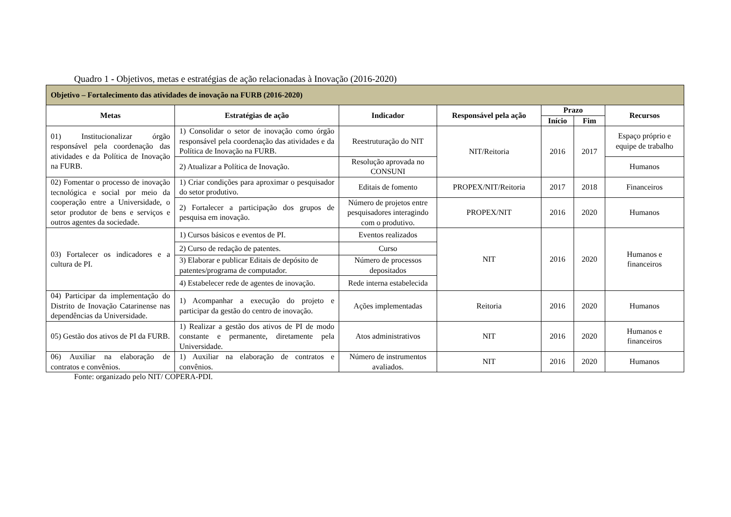Quadro 1 - Objetivos, metas e estratégias de ação relacionadas à Inovação (2016-2020)
| Objetivo – Fortalecimento das atividades de inovação na FURB (2016-2020) | | | | | | |
| --- | --- | --- | --- | --- | --- | --- |
| Metas | Estratégias de ação | Indicador | Responsável pela ação | Prazo | | Recursos |
| | | | | Início | Fim | |
| 01) Institucionalizar órgão responsável pela coordenação das atividades e da Política de Inovação na FURB. | 1) Consolidar o setor de inovação como órgão responsável pela coordenação das atividades e da Política de Inovação na FURB. | Reestruturação do NIT | NIT/Reitoria | 2016 | 2017 | Espaço próprio e equipe de trabalho |
| | 2) Atualizar a Política de Inovação. | Resolução aprovada no CONSUNI | | | | Humanos |
| 02) Fomentar o processo de inovação tecnológica e social por meio da cooperação entre a Universidade, o setor produtor de bens e serviços e outros agentes da sociedade. | 1) Criar condições para aproximar o pesquisador do setor produtivo. | Editais de fomento | PROPEX/NIT/Reitoria | 2017 | 2018 | Financeiros |
| | 2) Fortalecer a participação dos grupos de pesquisa em inovação. | Número de projetos entre pesquisadores interagindo com o produtivo. | PROPEX/NIT | 2016 | 2020 | Humanos |
| 03) Fortalecer os indicadores e a cultura de PI. | 1) Cursos básicos e eventos de PI. | Eventos realizados | NIT | 2016 | 2020 | Humanos e financeiros |
| | 2) Curso de redação de patentes. | Curso | | | | |
| | 3) Elaborar e publicar Editais de depósito de patentes/programa de computador. | Número de processos depositados | | | | |
| | 4) Estabelecer rede de agentes de inovação. | Rede interna estabelecida | | | | |
| 04) Participar da implementação do Distrito de Inovação Catarinense nas dependências da Universidade. | 1) Acompanhar a execução do projeto e participar da gestão do centro de inovação. | Ações implementadas | Reitoria | 2016 | 2020 | Humanos |
| 05) Gestão dos ativos de PI da FURB. | 1) Realizar a gestão dos ativos de PI de modo constante e permanente, diretamente pela Universidade. | Atos administrativos | NIT | 2016 | 2020 | Humanos e financeiros |
| 06) Auxiliar na elaboração de contratos e convênios. | 1) Auxiliar na elaboração de contratos e convênios. | Número de instrumentos avaliados. | NIT | 2016 | 2020 | Humanos |
Fonte: organizado pelo NIT/ COPERA-PDI.